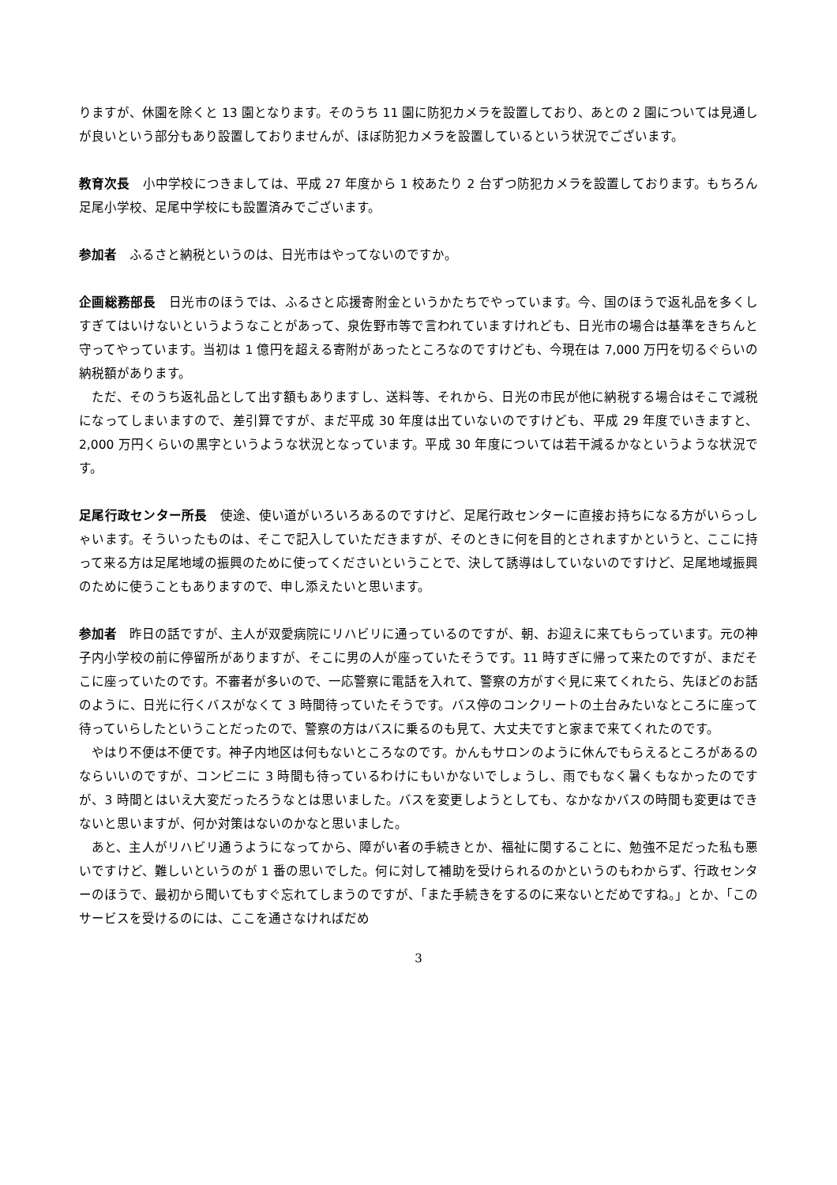りますが、休園を除くと 13 園となります。そのうち 11 園に防犯カメラを設置しており、あとの 2 園については見通しが良いという部分もあり設置しておりませんが、ほぼ防犯カメラを設置しているという状況でございます。
教育次長　小中学校につきましては、平成 27 年度から 1 校あたり 2 台ずつ防犯カメラを設置しております。もちろん足尾小学校、足尾中学校にも設置済みでございます。
参加者　ふるさと納税というのは、日光市はやってないのですか。
企画総務部長　日光市のほうでは、ふるさと応援寄附金というかたちでやっています。今、国のほうで返礼品を多くしすぎてはいけないというようなことがあって、泉佐野市等で言われていますけれども、日光市の場合は基準をきちんと守ってやっています。当初は 1 億円を超える寄附があったところなのですけども、今現在は 7,000 万円を切るぐらいの納税額があります。
ただ、そのうち返礼品として出す額もありますし、送料等、それから、日光の市民が他に納税する場合はそこで減税になってしまいますので、差引算ですが、まだ平成 30 年度は出ていないのですけども、平成 29 年度でいきますと、2,000 万円くらいの黒字というような状況となっています。平成 30 年度については若干減るかなというような状況です。
足尾行政センター所長　使途、使い道がいろいろあるのですけど、足尾行政センターに直接お持ちになる方がいらっしゃいます。そういったものは、そこで記入していただきますが、そのときに何を目的とされますかというと、ここに持って来る方は足尾地域の振興のために使ってくださいということで、決して誘導はしていないのですけど、足尾地域振興のために使うこともありますので、申し添えたいと思います。
参加者　昨日の話ですが、主人が双愛病院にリハビリに通っているのですが、朝、お迎えに来てもらっています。元の神子内小学校の前に停留所がありますが、そこに男の人が座っていたそうです。11 時すぎに帰って来たのですが、まだそこに座っていたのです。不審者が多いので、一応警察に電話を入れて、警察の方がすぐ見に来てくれたら、先ほどのお話のように、日光に行くバスがなくて 3 時間待っていたそうです。バス停のコンクリートの土台みたいなところに座って待っていらしたということだったので、警察の方はバスに乗るのも見て、大丈夫ですと家まで来てくれたのです。
やはり不便は不便です。神子内地区は何もないところなのです。かんもサロンのように休んでもらえるところがあるのならいいのですが、コンビニに 3 時間も待っているわけにもいかないでしょうし、雨でもなく暑くもなかったのですが、3 時間とはいえ大変だったろうなとは思いました。バスを変更しようとしても、なかなかバスの時間も変更はできないと思いますが、何か対策はないのかなと思いました。
あと、主人がリハビリ通うようになってから、障がい者の手続きとか、福祉に関することに、勉強不足だった私も悪いですけど、難しいというのが 1 番の思いでした。何に対して補助を受けられるのかというのもわからず、行政センターのほうで、最初から聞いてもすぐ忘れてしまうのですが、「また手続きをするのに来ないとだめですね。」とか、「このサービスを受けるのには、ここを通さなければだめ
3